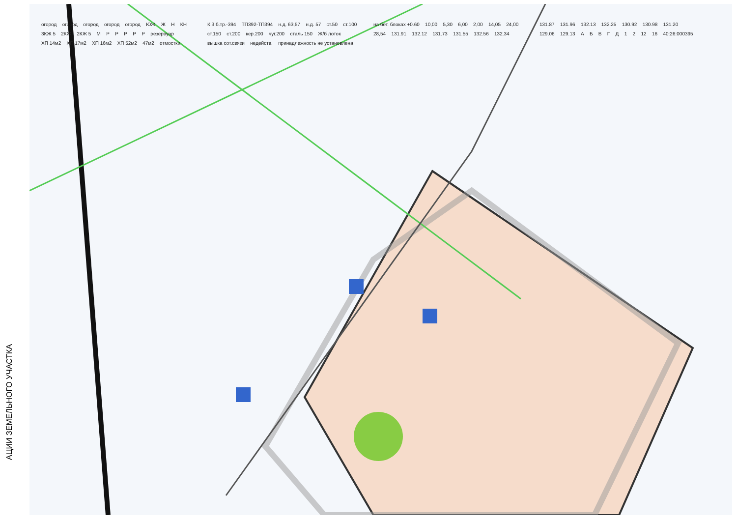АЦИИ ЗЕМЕЛЬНОГО УЧАСТКА
огород огород огород огород огород ЮЖ Ж Н КН 3КЖ 5 2КЖ 2КЖ 5 М P P P P P резервуар ХП 14м2 ХП 17м2 ХП 16м2 ХП 52м2 47м2 отмостки К 3 б.тр.-394 ТП392-ТП394 н.д. 63,57 н.д. 57 ст.50 ст.100 ст.150 ст.200 кер.200 чуг.200 сталь 150 Ж/б лоток вышка сот.связи недейств. принадлежность не установлена на бет. блоках +0.60 10,00 5,30 6,00 2,00 14,05 24,00 28,54 131.91 132.12 131.73 131.55 132.56 132.34 131.87 131.96 132.13 132.25 130.92 130.98 131.20 129.06 129.13 А Б В Г Д 1 2 12 16 40:26:000395